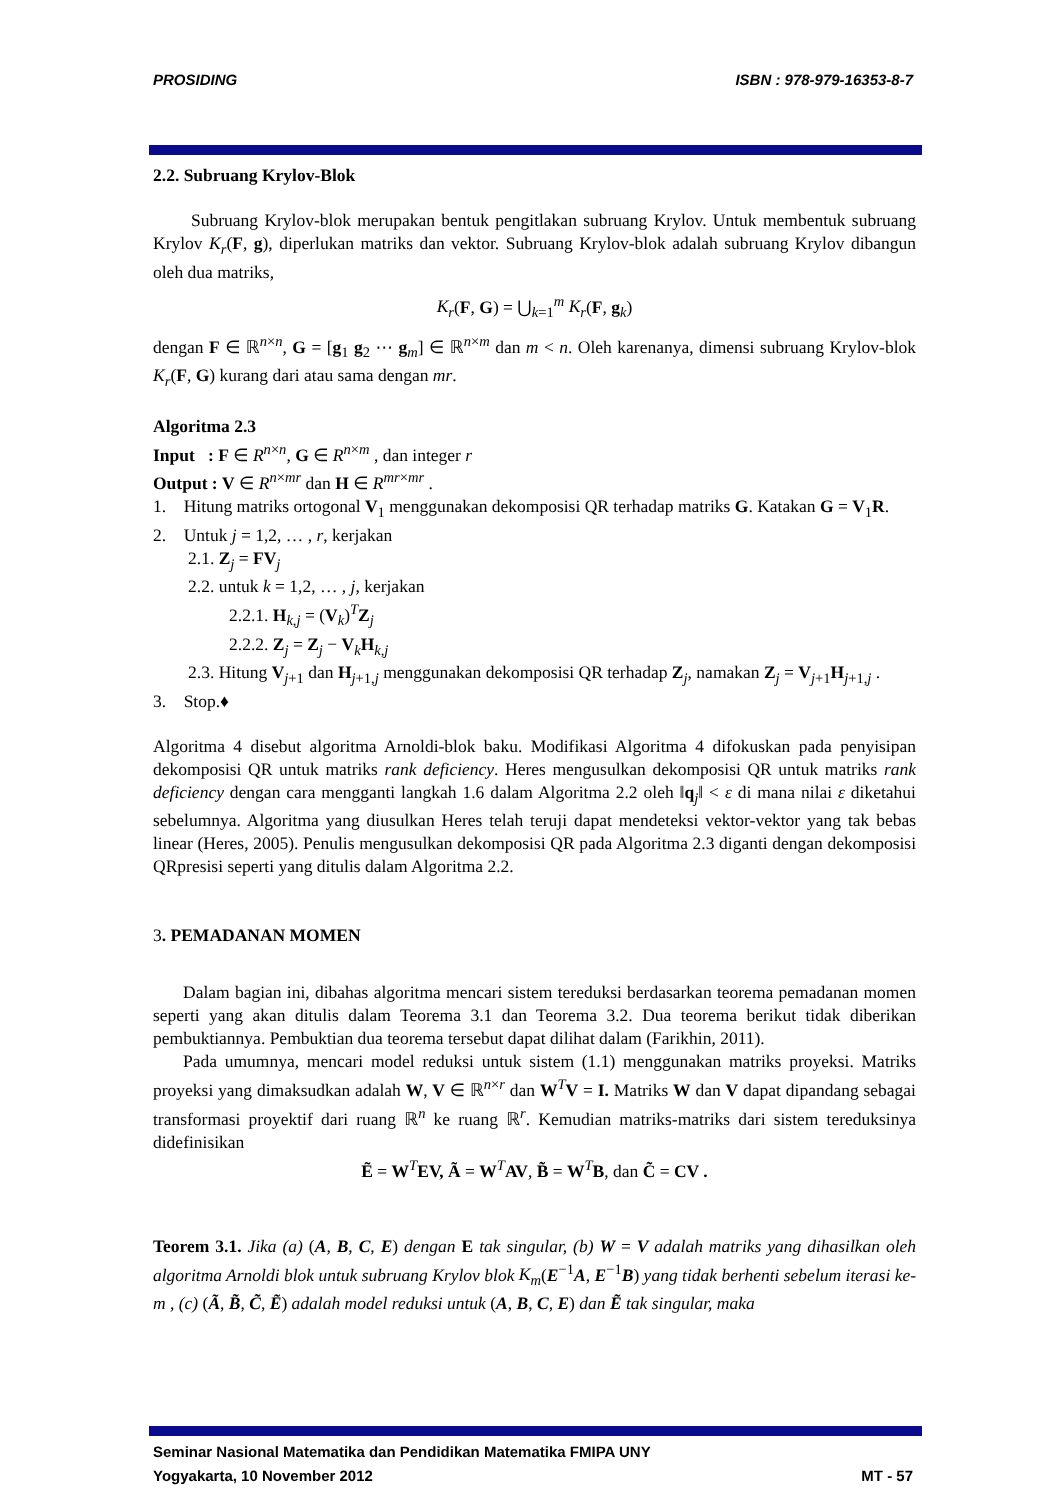PROSIDING ISBN : 978-979-16353-8-7
2.2. Subruang Krylov-Blok
Subruang Krylov-blok merupakan bentuk pengitlakan subruang Krylov. Untuk membentuk subruang Krylov K<sub>r</sub>(F, g), diperlukan matriks dan vektor. Subruang Krylov-blok adalah subruang Krylov dibangun oleh dua matriks,
K<sub>r</sub>(F, G) = ⋃<sub>k=1</sub><sup>m</sup> K<sub>r</sub>(F, g<sub>k</sub>)
dengan F ∈ ℝ<sup>n×n</sup>, G = [g<sub>1</sub> g<sub>2</sub> ⋯ g<sub>m</sub>] ∈ ℝ<sup>n×m</sup> dan m < n. Oleh karenanya, dimensi subruang Krylov-blok K<sub>r</sub>(F, G) kurang dari atau sama dengan mr.
Algoritma 2.3
Input : F ∈ R<sup>n×n</sup>, G ∈ R<sup>n×m</sup> , dan integer r
Output : V ∈ R<sup>n×mr</sup> dan H ∈ R<sup>mr×mr</sup> .
1. Hitung matriks ortogonal V<sub>1</sub> menggunakan dekomposisi QR terhadap matriks G. Katakan G = V<sub>1</sub>R.
2. Untuk j = 1,2, … , r, kerjakan
2.1. Z<sub>j</sub> = FV<sub>j</sub>
2.2. untuk k = 1,2, … , j, kerjakan
2.2.1. H<sub>k,j</sub> = (V<sub>k</sub>)<sup>T</sup>Z<sub>j</sub>
2.2.2. Z<sub>j</sub> = Z<sub>j</sub> − V<sub>k</sub>H<sub>k,j</sub>
2.3. Hitung V<sub>j+1</sub> dan H<sub>j+1,j</sub> menggunakan dekomposisi QR terhadap Z<sub>j</sub>, namakan Z<sub>j</sub> = V<sub>j+1</sub>H<sub>j+1,j</sub> .
3. Stop.♦
Algoritma 4 disebut algoritma Arnoldi-blok baku. Modifikasi Algoritma 4 difokuskan pada penyisipan dekomposisi QR untuk matriks rank deficiency. Heres mengusulkan dekomposisi QR untuk matriks rank deficiency dengan cara mengganti langkah 1.6 dalam Algoritma 2.2 oleh ‖q<sub>j</sub>‖ < ε di mana nilai ε diketahui sebelumnya. Algoritma yang diusulkan Heres telah teruji dapat mendeteksi vektor-vektor yang tak bebas linear (Heres, 2005). Penulis mengusulkan dekomposisi QR pada Algoritma 2.3 diganti dengan dekomposisi QRpresisi seperti yang ditulis dalam Algoritma 2.2.
3. PEMADANAN MOMEN
Dalam bagian ini, dibahas algoritma mencari sistem tereduksi berdasarkan teorema pemadanan momen seperti yang akan ditulis dalam Teorema 3.1 dan Teorema 3.2. Dua teorema berikut tidak diberikan pembuktiannya. Pembuktian dua teorema tersebut dapat dilihat dalam (Farikhin, 2011).
Pada umumnya, mencari model reduksi untuk sistem (1.1) menggunakan matriks proyeksi. Matriks proyeksi yang dimaksudkan adalah W, V ∈ ℝ<sup>n×r</sup> dan W<sup>T</sup>V = I. Matriks W dan V dapat dipandang sebagai transformasi proyektif dari ruang ℝ<sup>n</sup> ke ruang ℝ<sup>r</sup>. Kemudian matriks-matriks dari sistem tereduksinya didefinisikan
Ẽ = W<sup>T</sup>EV, Ã = W<sup>T</sup>AV, B̃ = W<sup>T</sup>B, dan C̃ = CV .
Teorem 3.1. Jika (a) (A, B, C, E) dengan E tak singular, (b) W = V adalah matriks yang dihasilkan oleh algoritma Arnoldi blok untuk subruang Krylov blok K<sub>m</sub>(E<sup>−1</sup>A, E<sup>−1</sup>B) yang tidak berhenti sebelum iterasi ke-m , (c) (Ã, B̃, C̃, Ẽ) adalah model reduksi untuk (A, B, C, E) dan Ẽ tak singular, maka
Seminar Nasional Matematika dan Pendidikan Matematika FMIPA UNY
Yogyakarta, 10 November 2012 MT - 57